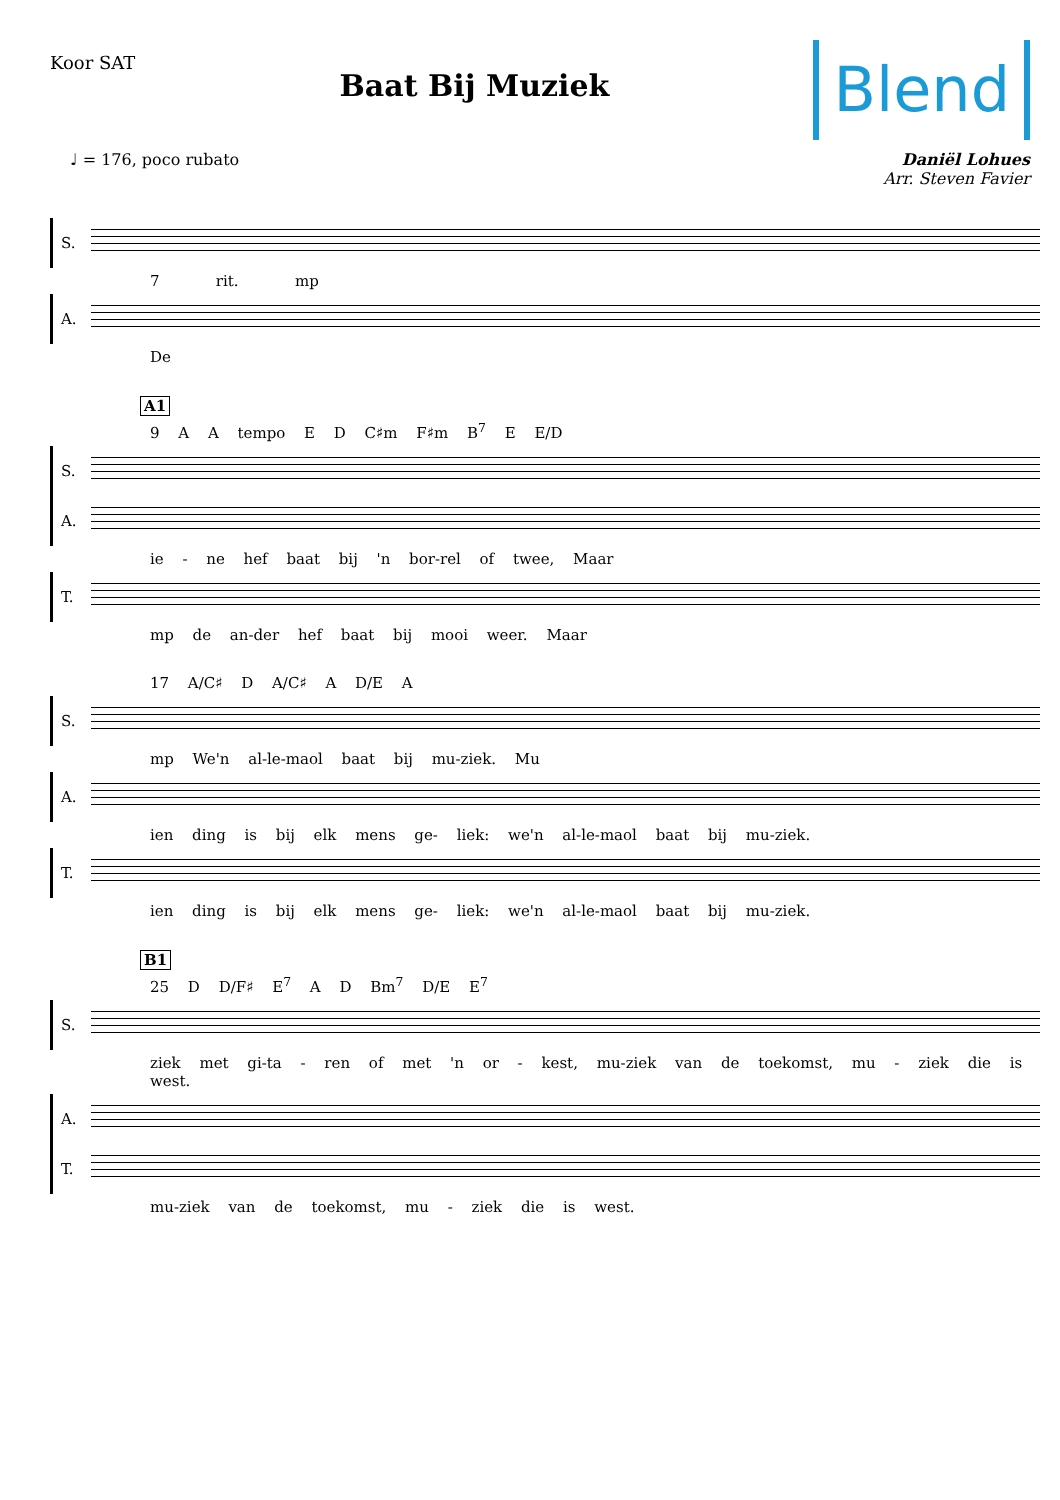Koor SAT
Baat Bij Muziek
Blend
♩ = 176, poco rubato Daniël Lohues
Arr. Steven Favier
S.
7 rit. mp
A.
De
A1
9 A A tempo E D C♯m F♯m B<sup>7</sup> E E/D
S.
A.
ie - ne hef baat bij 'n bor-rel of twee, Maar
T.
mp de an-der hef baat bij mooi weer. Maar
17 A/C♯ D A/C♯ A D/E A
S.
mp We'n al-le-maol baat bij mu-ziek. Mu
A.
ien ding is bij elk mens ge- liek: we'n al-le-maol baat bij mu-ziek.
T.
ien ding is bij elk mens ge- liek: we'n al-le-maol baat bij mu-ziek.
B1
25 D D/F♯ E<sup>7</sup> A D Bm<sup>7</sup> D/E E<sup>7</sup>
S.
ziek met gi-ta - ren of met 'n or - kest, mu-ziek van de toekomst, mu - ziek die is west.
A.
T.
mu-ziek van de toekomst, mu - ziek die is west.